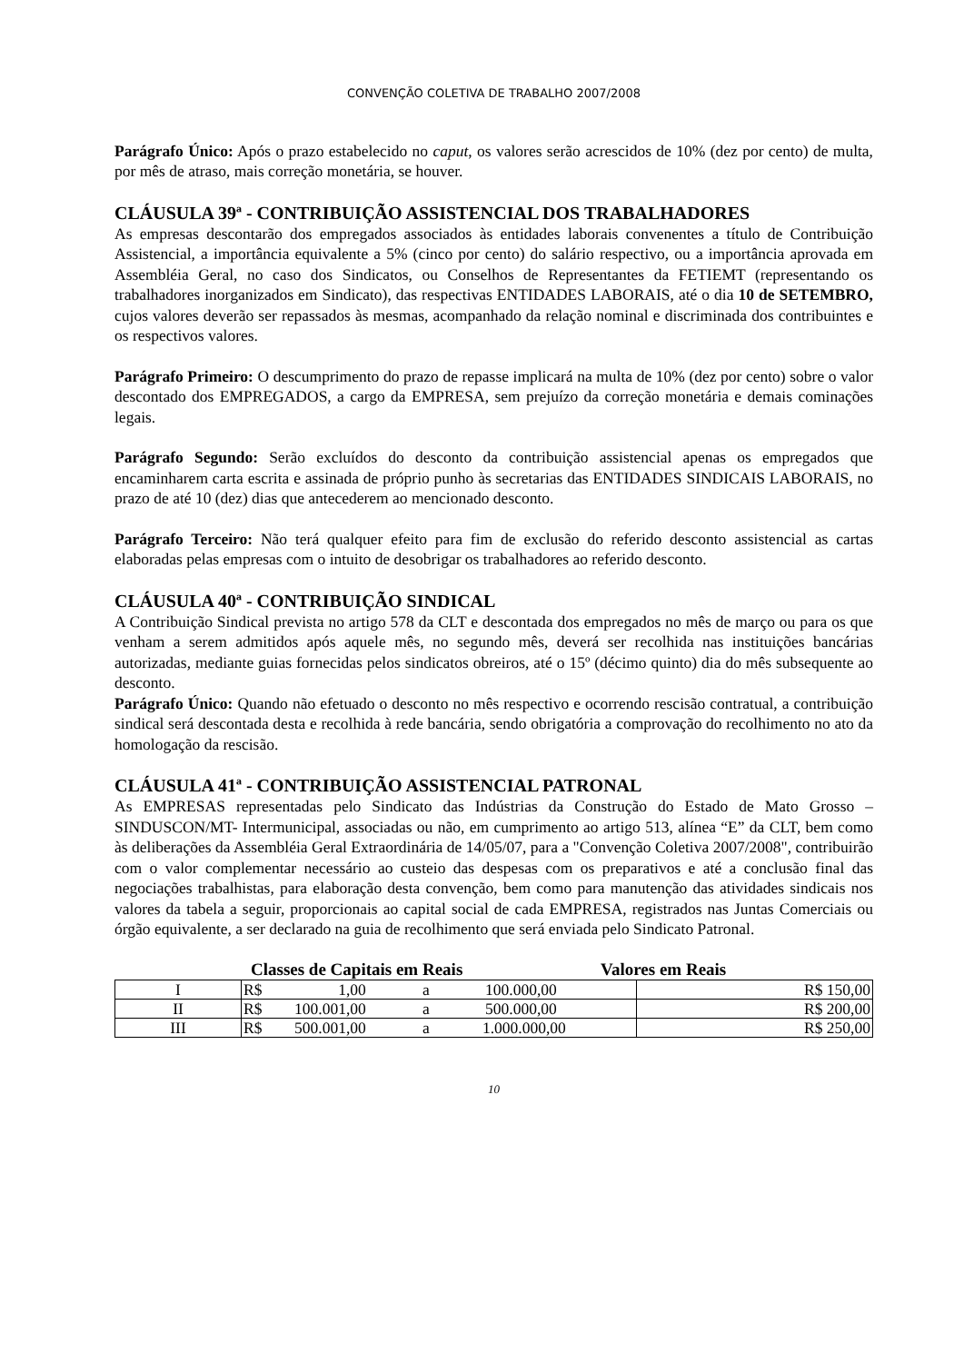CONVENÇÃO COLETIVA DE TRABALHO 2007/2008
Parágrafo Único: Após o prazo estabelecido no caput, os valores serão acrescidos de 10% (dez por cento) de multa, por mês de atraso, mais correção monetária, se houver.
CLÁUSULA 39ª - CONTRIBUIÇÃO ASSISTENCIAL DOS TRABALHADORES
As empresas descontarão dos empregados associados às entidades laborais convenentes a título de Contribuição Assistencial, a importância equivalente a 5% (cinco por cento) do salário respectivo, ou a importância aprovada em Assembléia Geral, no caso dos Sindicatos, ou Conselhos de Representantes da FETIEMT (representando os trabalhadores inorganizados em Sindicato), das respectivas ENTIDADES LABORAIS, até o dia 10 de SETEMBRO, cujos valores deverão ser repassados às mesmas, acompanhado da relação nominal e discriminada dos contribuintes e os respectivos valores.
Parágrafo Primeiro: O descumprimento do prazo de repasse implicará na multa de 10% (dez por cento) sobre o valor descontado dos EMPREGADOS, a cargo da EMPRESA, sem prejuízo da correção monetária e demais cominações legais.
Parágrafo Segundo: Serão excluídos do desconto da contribuição assistencial apenas os empregados que encaminharem carta escrita e assinada de próprio punho às secretarias das ENTIDADES SINDICAIS LABORAIS, no prazo de até 10 (dez) dias que antecederem ao mencionado desconto.
Parágrafo Terceiro: Não terá qualquer efeito para fim de exclusão do referido desconto assistencial as cartas elaboradas pelas empresas com o intuito de desobrigar os trabalhadores ao referido desconto.
CLÁUSULA 40ª - CONTRIBUIÇÃO SINDICAL
A Contribuição Sindical prevista no artigo 578 da CLT e descontada dos empregados no mês de março ou para os que venham a serem admitidos após aquele mês, no segundo mês, deverá ser recolhida nas instituições bancárias autorizadas, mediante guias fornecidas pelos sindicatos obreiros, até o 15º (décimo quinto) dia do mês subsequente ao desconto.
Parágrafo Único: Quando não efetuado o desconto no mês respectivo e ocorrendo rescisão contratual, a contribuição sindical será descontada desta e recolhida à rede bancária, sendo obrigatória a comprovação do recolhimento no ato da homologação da rescisão.
CLÁUSULA 41ª - CONTRIBUIÇÃO ASSISTENCIAL PATRONAL
As EMPRESAS representadas pelo Sindicato das Indústrias da Construção do Estado de Mato Grosso – SINDUSCON/MT- Intermunicipal, associadas ou não, em cumprimento ao artigo 513, alínea “E” da CLT, bem como às deliberações da Assembléia Geral Extraordinária de 14/05/07, para a "Convenção Coletiva 2007/2008", contribuirão com o valor complementar necessário ao custeio das despesas com os preparativos e até a conclusão final das negociações trabalhistas, para elaboração desta convenção, bem como para manutenção das atividades sindicais nos valores da tabela a seguir, proporcionais ao capital social de cada EMPRESA, registrados nas Juntas Comerciais ou órgão equivalente, a ser declarado na guia de recolhimento que será enviada pelo Sindicato Patronal.
Classes de Capitais em Reais Valores em Reais
| I | R$ 1,00 a 100.000,00 | R$ 150,00 |
| II | R$ 100.001,00 a 500.000,00 | R$ 200,00 |
| III | R$ 500.001,00 a 1.000.000,00 | R$ 250,00 |
10